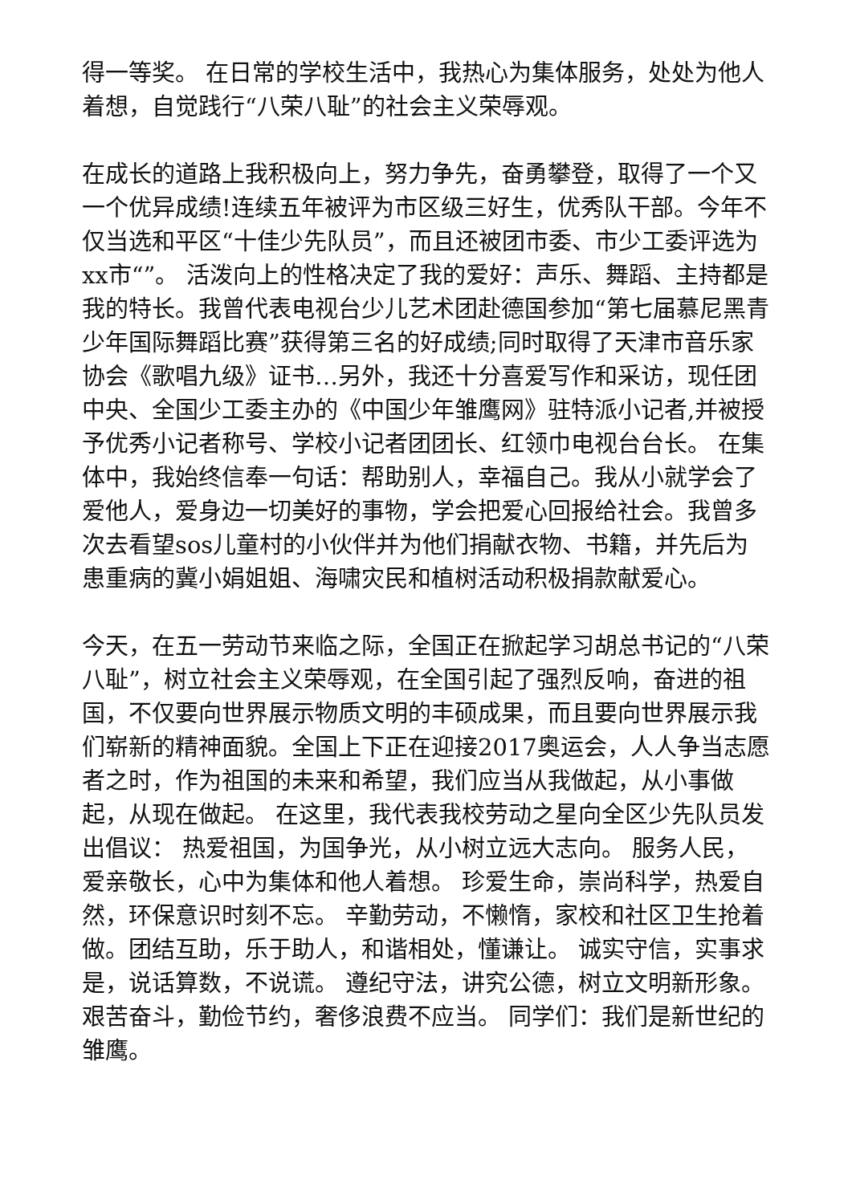得一等奖。 在日常的学校生活中，我热心为集体服务，处处为他人着想，自觉践行“八荣八耻”的社会主义荣辱观。
在成长的道路上我积极向上，努力争先，奋勇攀登，取得了一个又一个优异成绩!连续五年被评为市区级三好生，优秀队干部。今年不仅当选和平区“十佳少先队员”，而且还被团市委、市少工委评选为xx市“”。 活泼向上的性格决定了我的爱好：声乐、舞蹈、主持都是我的特长。我曾代表电视台少儿艺术团赴德国参加“第七届慕尼黑青少年国际舞蹈比赛”获得第三名的好成绩;同时取得了天津市音乐家协会《歌唱九级》证书…另外，我还十分喜爱写作和采访，现任团中央、全国少工委主办的《中国少年雏鹰网》驻特派小记者,并被授予优秀小记者称号、学校小记者团团长、红领巾电视台台长。 在集体中，我始终信奉一句话：帮助别人，幸福自己。我从小就学会了爱他人，爱身边一切美好的事物，学会把爱心回报给社会。我曾多次去看望sos儿童村的小伙伴并为他们捐献衣物、书籍，并先后为患重病的冀小娟姐姐、海啸灾民和植树活动积极捐款献爱心。
今天，在五一劳动节来临之际，全国正在掀起学习胡总书记的“八荣八耻”，树立社会主义荣辱观，在全国引起了强烈反响，奋进的祖国，不仅要向世界展示物质文明的丰硕成果，而且要向世界展示我们崭新的精神面貌。全国上下正在迎接2017奥运会，人人争当志愿者之时，作为祖国的未来和希望，我们应当从我做起，从小事做起，从现在做起。 在这里，我代表我校劳动之星向全区少先队员发出倡议： 热爱祖国，为国争光，从小树立远大志向。 服务人民，爱亲敬长，心中为集体和他人着想。 珍爱生命，崇尚科学，热爱自然，环保意识时刻不忘。 辛勤劳动，不懒惰，家校和社区卫生抢着做。团结互助，乐于助人，和谐相处，懂谦让。 诚实守信，实事求是，说话算数，不说谎。 遵纪守法，讲究公德，树立文明新形象。 艰苦奋斗，勤俭节约，奢侈浪费不应当。 同学们：我们是新世纪的雏鹰。